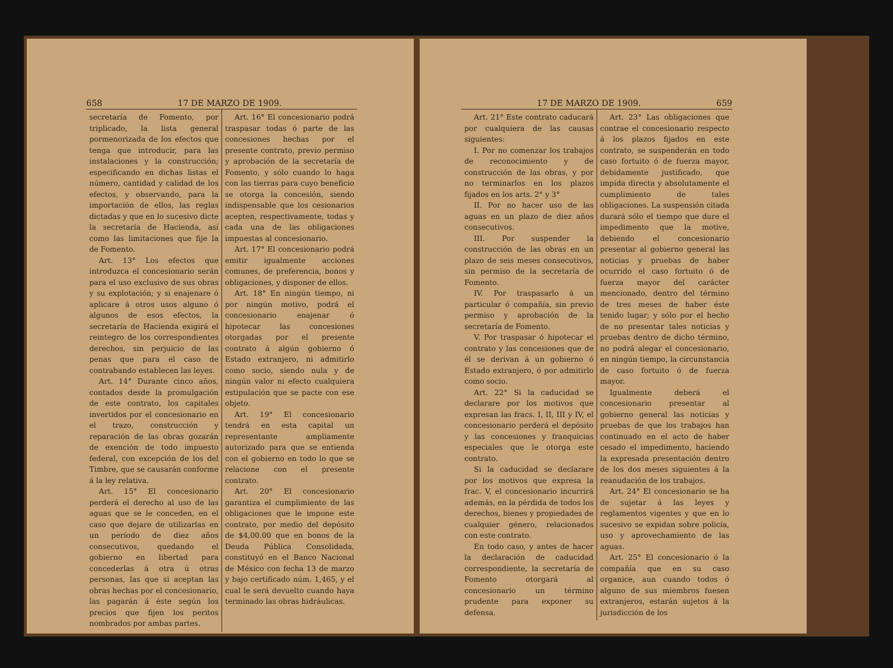658 17 DE MARZO DE 1909.
secretaría de Fomento, por triplicado, la lista general pormenorizada de los efectos que tenga que introducir, para las instalaciones y la construcción; especificando en dichas listas el número, cantidad y calidad de los efectos, y observando, para la importación de ellos, las reglas dictadas y que en lo sucesivo dicte la secretaría de Hacienda, así como las limitaciones que fije la de Fomento.
Art. 13° Los efectos que introduzca el concesionario serán para el uso exclusivo de sus obras y su explotación; y si enajenare ó aplicare á otros usos alguno ó algunos de esos efectos, la secretaría de Hacienda exigirá el reintegro de los correspondientes derechos, sin perjuicio de las penas que para el caso de contrabando establecen las leyes.
Art. 14° Durante cinco años, contados desde la promulgación de este contrato, los capitales invertidos por el concesionario en el trazo, construcción y reparación de las obras gozarán de exención de todo impuesto federal, con excepción de los del Timbre, que se causarán conforme á la ley relativa.
Art. 15° El concesionario perderá el derecho al uso de las aguas que se le conceden, en el caso que dejare de utilizarlas en un período de diez años consecutivos, quedando el gobierno en libertad para concederlas á otra ú otras personas, las que si aceptan las obras hechas por el concesionario, las pagarán á éste según los precios que fijen los peritos nombrados por ambas partes.
Art. 16° El concesionario podrá traspasar todas ó parte de las concesiones hechas por el presente contrato, previo permiso y aprobación de la secretaría de Fomento, y sólo cuando lo haga con las tierras para cuyo beneficio se otorga la concesión, siendo indispensable que los cesionarios acepten, respectivamente, todas y cada una de las obligaciones impuestas al concesionario.
Art. 17° El concesionario podrá emitir igualmente acciones comunes, de preferencia, bonos y obligaciones, y disponer de ellos.
Art. 18° En ningún tiempo, ni por ningún motivo, podrá el concesionario enajenar ó hipotecar las concesiones otorgadas por el presente contrato á algún gobierno ó Estado extranjero, ni admitirlo como socio, siendo nula y de ningún valor ni efecto cualquiera estipulación que se pacte con ese objeto.
Art. 19° El concesionario tendrá en esta capital un representante ampliamente autorizado para que se entienda con el gobierno en todo lo que se relacione con el presente contrato.
Art. 20° El concesionario garantiza el cumplimiento de las obligaciones que le impone este contrato, por medio del depósito de $4,00.00 que en bonos de la Deuda Pública Consolidada, constituyó en el Banco Nacional de México con fecha 13 de marzo y bajo certificado núm. 1,465, y el cual le será devuelto cuando haya terminado las obras hidráulicas.
17 DE MARZO DE 1909. 659
Art. 21° Este contrato caducará por cualquiera de las causas siguientes:
I. Por no comenzar los trabajos de reconocimiento y de construcción de las obras, y por no terminarlos en los plazos fijados en los arts. 2° y 3°
II. Por no hacer uso de las aguas en un plazo de diez años consecutivos.
III. Por suspender la construcción de las obras en un plazo de seis meses consecutivos, sin permiso de la secretaría de Fomento.
IV. Por traspasarlo á un particular ó compañía, sin previo permiso y aprobación de la secretaría de Fomento.
V. Por traspasar ó hipotecar el contrato y las concesiones que de él se derivan á un gobierno ó Estado extranjero, ó por admitirlo como socio.
Art. 22° Si la caducidad se declarare por los motivos que expresan las fracs. I, II, III y IV, el concesionario perderá el depósito y las concesiones y franquicias especiales que le otorga este contrato.
Si la caducidad se declarare por los motivos que expresa la frac. V, el concesionario incurrirá además, en la pérdida de todos los derechos, bienes y propiedades de cualquier género, relacionados con este contrato.
En todo caso, y antes de hacer la declaración de caducidad correspondiente, la secretaría de Fomento otorgará al concesionario un término prudente para exponer su defensa.
Art. 23° Las obligaciones que contrae el concesionario respecto á los plazos fijados en este contrato, se suspenderán en todo caso fortuito ó de fuerza mayor, debidamente justificado, que impida directa y absolutamente el cumplimiento de tales obligaciones. La suspensión citada durará sólo el tiempo que dure el impedimento que la motive, debiendo el concesionario presentar al gobierno general las noticias y pruebas de haber ocurrido el caso fortuito ó de fuerza mayor del carácter mencionado, dentro del término de tres meses de haber éste tenido lugar; y sólo por el hecho de no presentar tales noticias y pruebas dentro de dicho término, no podrá alegar el concesionario, en ningún tiempo, la circunstancia de caso fortuito ó de fuerza mayor.
Igualmente deberá el concesionario presentar al gobierno general las noticias y pruebas de que los trabajos han continuado en el acto de haber cesado el impedimento, haciendo la expresada presentación dentro de los dos meses siguientes á la reanudación de los trabajos.
Art. 24° El concesionario se ha de sujetar á las leyes y reglamentos vigentes y que en lo sucesivo se expidan sobre policía, uso y aprovechamiento de las aguas.
Art. 25° El concesionario ó la compañía que en su caso organice, aun cuando todos ó alguno de sus miembros fuesen extranjeros, estarán sujetos á la jurisdicción de los